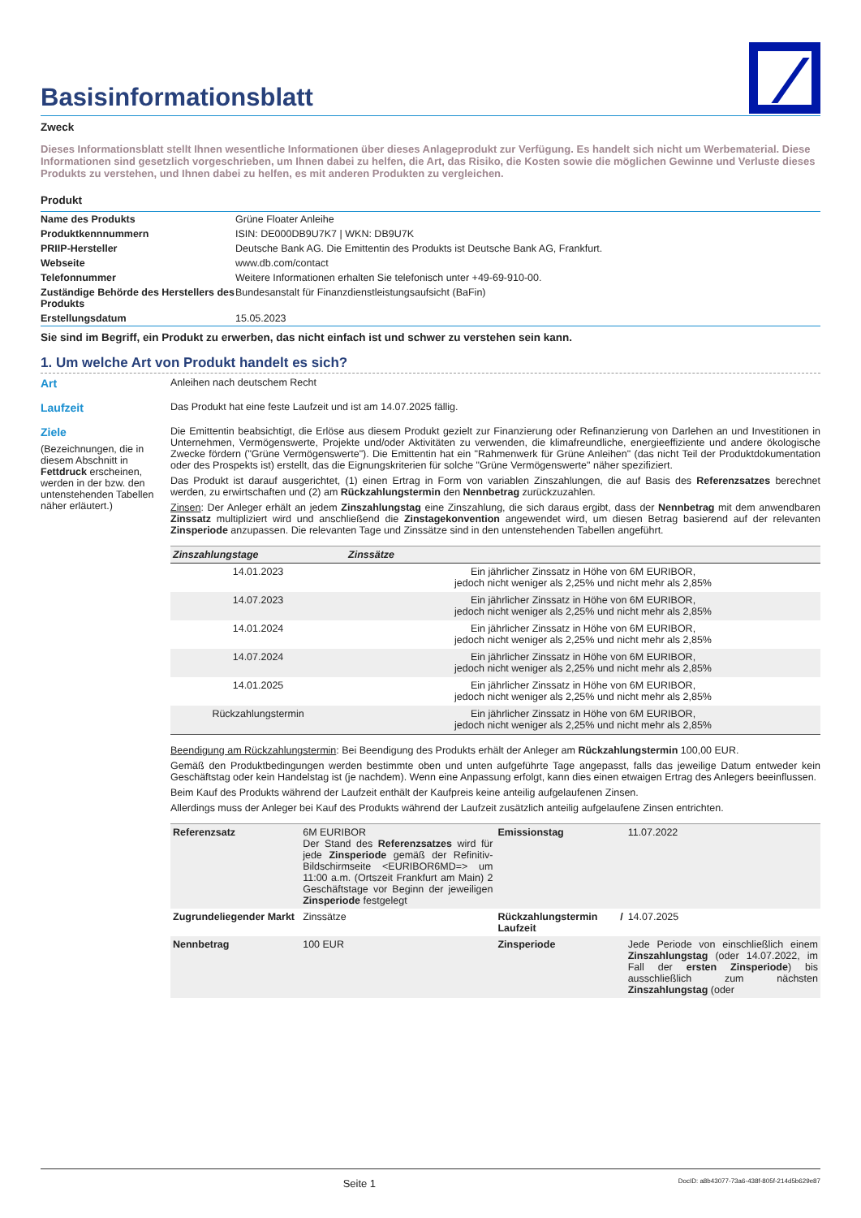Basisinformationsblatt
Zweck
Dieses Informationsblatt stellt Ihnen wesentliche Informationen über dieses Anlageprodukt zur Verfügung. Es handelt sich nicht um Werbematerial. Diese Informationen sind gesetzlich vorgeschrieben, um Ihnen dabei zu helfen, die Art, das Risiko, die Kosten sowie die möglichen Gewinne und Verluste dieses Produkts zu verstehen, und Ihnen dabei zu helfen, es mit anderen Produkten zu vergleichen.
Produkt
| Name des Produkts | Grüne Floater Anleihe |
| Produktkennnummern | ISIN: DE000DB9U7K7 / WKN: DB9U7K |
| PRIIP-Hersteller | Deutsche Bank AG. Die Emittentin des Produkts ist Deutsche Bank AG, Frankfurt. |
| Webseite | www.db.com/contact |
| Telefonnummer | Weitere Informationen erhalten Sie telefonisch unter +49-69-910-00. |
| Zuständige Behörde des Herstellers des Produkts | Bundesanstalt für Finanzdienstleistungsaufsicht (BaFin) |
| Erstellungsdatum | 15.05.2023 |
Sie sind im Begriff, ein Produkt zu erwerben, das nicht einfach ist und schwer zu verstehen sein kann.
1. Um welche Art von Produkt handelt es sich?
Art Anleihen nach deutschem Recht
Laufzeit Das Produkt hat eine feste Laufzeit und ist am 14.07.2025 fällig.
Ziele
(Bezeichnungen, die in diesem Abschnitt in Fettdruck erscheinen, werden in der bzw. den untenstehenden Tabellen näher erläutert.)
Die Emittentin beabsichtigt, die Erlöse aus diesem Produkt gezielt zur Finanzierung oder Refinanzierung von Darlehen an und Investitionen in Unternehmen, Vermögenswerte, Projekte und/oder Aktivitäten zu verwenden, die klimafreundliche, energieeffiziente und andere ökologische Zwecke fördern ("Grüne Vermögenswerte"). Die Emittentin hat ein "Rahmenwerk für Grüne Anleihen" (das nicht Teil der Produktdokumentation oder des Prospekts ist) erstellt, das die Eignungskriterien für solche "Grüne Vermögenswerte" näher spezifiziert.
Das Produkt ist darauf ausgerichtet, (1) einen Ertrag in Form von variablen Zinszahlungen, die auf Basis des Referenzsatzes berechnet werden, zu erwirtschaften und (2) am Rückzahlungstermin den Nennbetrag zurückzuzahlen.
Zinsen: Der Anleger erhält an jedem Zinszahlungstag eine Zinszahlung, die sich daraus ergibt, dass der Nennbetrag mit dem anwendbaren Zinssatz multipliziert wird und anschließend die Zinstagekonvention angewendet wird, um diesen Betrag basierend auf der relevanten Zinsperiode anzupassen. Die relevanten Tage und Zinssätze sind in den untenstehenden Tabellen angeführt.
| Zinszahlungstage | Zinssätze |
| --- | --- |
| 14.01.2023 | Ein jährlicher Zinssatz in Höhe von 6M EURIBOR, jedoch nicht weniger als 2,25% und nicht mehr als 2,85% |
| 14.07.2023 | Ein jährlicher Zinssatz in Höhe von 6M EURIBOR, jedoch nicht weniger als 2,25% und nicht mehr als 2,85% |
| 14.01.2024 | Ein jährlicher Zinssatz in Höhe von 6M EURIBOR, jedoch nicht weniger als 2,25% und nicht mehr als 2,85% |
| 14.07.2024 | Ein jährlicher Zinssatz in Höhe von 6M EURIBOR, jedoch nicht weniger als 2,25% und nicht mehr als 2,85% |
| 14.01.2025 | Ein jährlicher Zinssatz in Höhe von 6M EURIBOR, jedoch nicht weniger als 2,25% und nicht mehr als 2,85% |
| Rückzahlungstermin | Ein jährlicher Zinssatz in Höhe von 6M EURIBOR, jedoch nicht weniger als 2,25% und nicht mehr als 2,85% |
Beendigung am Rückzahlungstermin: Bei Beendigung des Produkts erhält der Anleger am Rückzahlungstermin 100,00 EUR.
Gemäß den Produktbedingungen werden bestimmte oben und unten aufgeführte Tage angepasst, falls das jeweilige Datum entweder kein Geschäftstag oder kein Handelstag ist (je nachdem). Wenn eine Anpassung erfolgt, kann dies einen etwaigen Ertrag des Anlegers beeinflussen.
Beim Kauf des Produkts während der Laufzeit enthält der Kaufpreis keine anteilig aufgelaufenen Zinsen.
Allerdings muss der Anleger bei Kauf des Produkts während der Laufzeit zusätzlich anteilig aufgelaufene Zinsen entrichten.
| Referenzsatz | 6M EURIBOR Der Stand des Referenzsatzes wird für jede Zinsperiode gemäß der Refinitiv-Bildschirmseite <EURIBOR6MD=> um 11:00 a.m. (Ortszeit Frankfurt am Main) 2 Geschäftstage vor Beginn der jeweiligen Zinsperiode festgelegt | Emissionstag | 11.07.2022 |
| Zugrundeliegender Markt | Zinssätze | Rückzahlungstermin / Laufzeit | 14.07.2025 |
| Nennbetrag | 100 EUR | Zinsperiode | Jede Periode von einschließlich einem Zinszahlungstag (oder 14.07.2022, im Fall der ersten Zinsperiode ) bis ausschließlich zum nächsten Zinszahlungstag (oder |
Seite 1 DocID: a8b43077-73a6-438f-805f-214d5b629e87